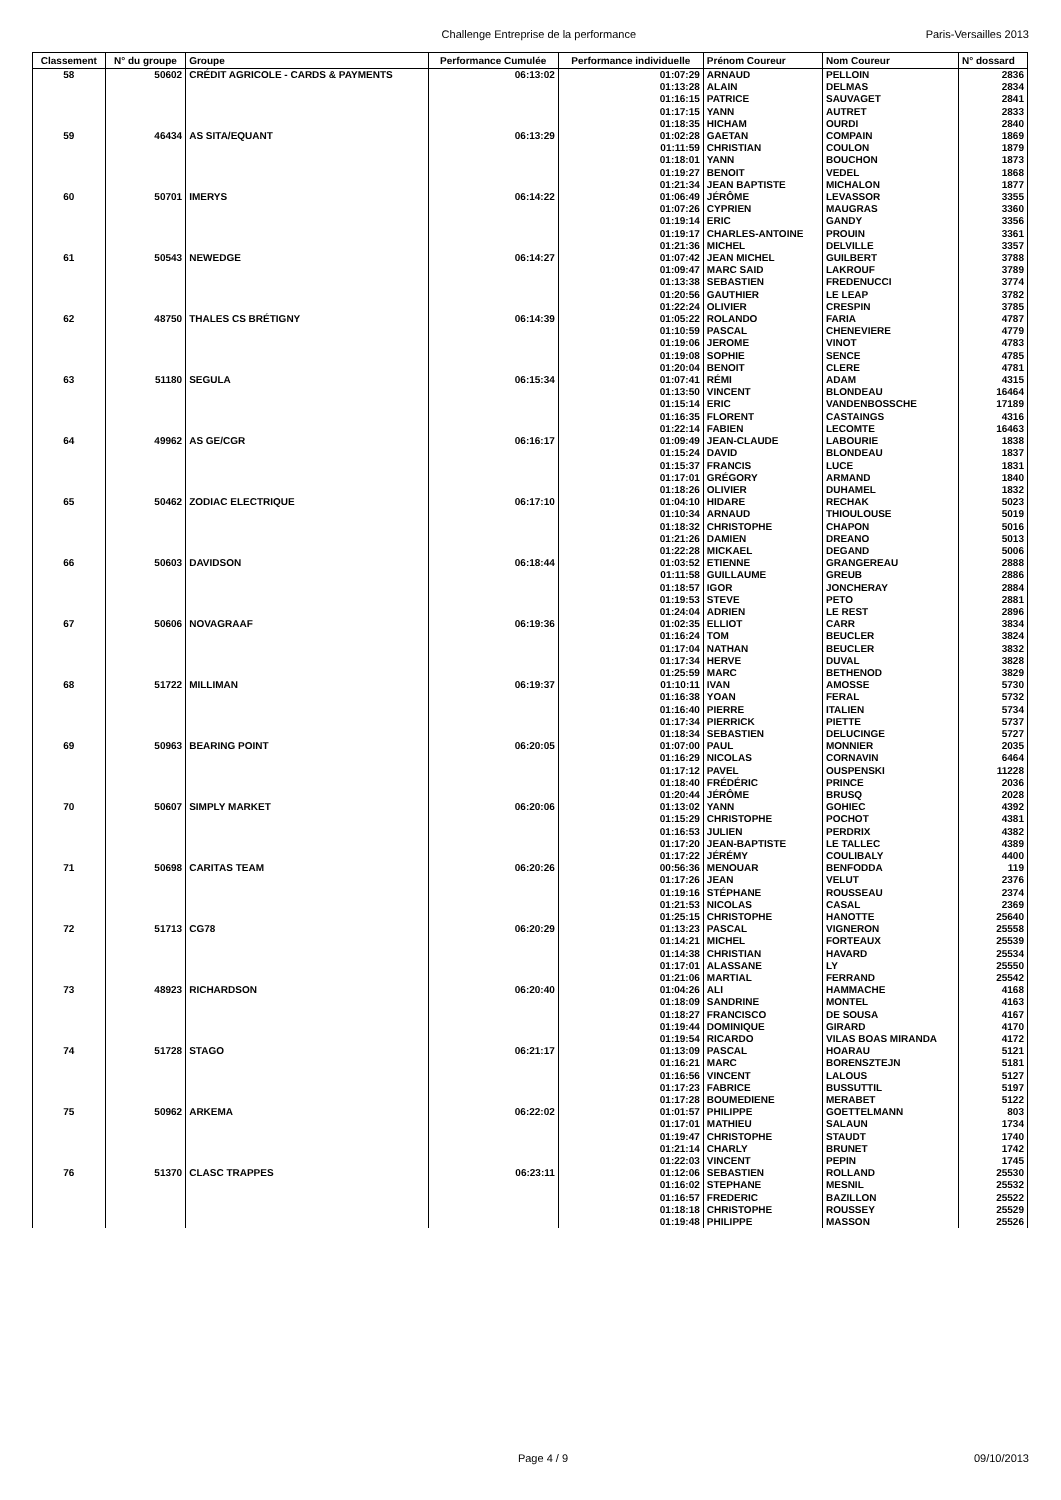Challenge Entreprise de la performance Paris-Versailles 2013
| Classement | N° du groupe | Groupe | Performance Cumulée | Performance individuelle | Prénom Coureur | Nom Coureur | N° dossard |
| --- | --- | --- | --- | --- | --- | --- | --- |
| 58 | 50602 | CRÉDIT AGRICOLE - CARDS & PAYMENTS | 06:13:02 | 01:07:29 | ARNAUD | PELLOIN | 2836 |
| | | | | 01:13:28 | ALAIN | DELMAS | 2834 |
| | | | | 01:16:15 | PATRICE | SAUVAGET | 2841 |
| | | | | 01:17:15 | YANN | AUTRET | 2833 |
| | | | | 01:18:35 | HICHAM | OURDI | 2840 |
| 59 | 46434 | AS SITA/EQUANT | 06:13:29 | 01:02:28 | GAETAN | COMPAIN | 1869 |
| | | | | 01:11:59 | CHRISTIAN | COULON | 1879 |
| | | | | 01:18:01 | YANN | BOUCHON | 1873 |
| | | | | 01:19:27 | BENOIT | VEDEL | 1868 |
| | | | | 01:21:34 | JEAN BAPTISTE | MICHALON | 1877 |
| 60 | 50701 | IMERYS | 06:14:22 | 01:06:49 | JÉRÔME | LEVASSOR | 3355 |
| | | | | 01:07:26 | CYPRIEN | MAUGRAS | 3360 |
| | | | | 01:19:14 | ERIC | GANDY | 3356 |
| | | | | 01:19:17 | CHARLES-ANTOINE | PROUIN | 3361 |
| | | | | 01:21:36 | MICHEL | DELVILLE | 3357 |
| 61 | 50543 | NEWEDGE | 06:14:27 | 01:07:42 | JEAN MICHEL | GUILBERT | 3788 |
| | | | | 01:09:47 | MARC SAID | LAKROUF | 3789 |
| | | | | 01:13:38 | SEBASTIEN | FREDENUCCI | 3774 |
| | | | | 01:20:56 | GAUTHIER | LE LEAP | 3782 |
| | | | | 01:22:24 | OLIVIER | CRESPIN | 3785 |
| 62 | 48750 | THALES CS BRÉTIGNY | 06:14:39 | 01:05:22 | ROLANDO | FARIA | 4787 |
| | | | | 01:10:59 | PASCAL | CHENEVIERE | 4779 |
| | | | | 01:19:06 | JEROME | VINOT | 4783 |
| | | | | 01:19:08 | SOPHIE | SENCE | 4785 |
| | | | | 01:20:04 | BENOIT | CLERE | 4781 |
| 63 | 51180 | SEGULA | 06:15:34 | 01:07:41 | RÉMI | ADAM | 4315 |
| | | | | 01:13:50 | VINCENT | BLONDEAU | 16464 |
| | | | | 01:15:14 | ERIC | VANDENBOSSCHE | 17189 |
| | | | | 01:16:35 | FLORENT | CASTAINGS | 4316 |
| | | | | 01:22:14 | FABIEN | LECOMTE | 16463 |
| 64 | 49962 | AS GE/CGR | 06:16:17 | 01:09:49 | JEAN-CLAUDE | LABOURIE | 1838 |
| | | | | 01:15:24 | DAVID | BLONDEAU | 1837 |
| | | | | 01:15:37 | FRANCIS | LUCE | 1831 |
| | | | | 01:17:01 | GRÉGORY | ARMAND | 1840 |
| | | | | 01:18:26 | OLIVIER | DUHAMEL | 1832 |
| 65 | 50462 | ZODIAC ELECTRIQUE | 06:17:10 | 01:04:10 | HIDARE | RECHAK | 5023 |
| | | | | 01:10:34 | ARNAUD | THIOULOUSE | 5019 |
| | | | | 01:18:32 | CHRISTOPHE | CHAPON | 5016 |
| | | | | 01:21:26 | DAMIEN | DREANO | 5013 |
| | | | | 01:22:28 | MICKAEL | DEGAND | 5006 |
| 66 | 50603 | DAVIDSON | 06:18:44 | 01:03:52 | ETIENNE | GRANGEREAU | 2888 |
| | | | | 01:11:58 | GUILLAUME | GREUB | 2886 |
| | | | | 01:18:57 | IGOR | JONCHERAY | 2884 |
| | | | | 01:19:53 | STEVE | PETO | 2881 |
| | | | | 01:24:04 | ADRIEN | LE REST | 2896 |
| 67 | 50606 | NOVAGRAAF | 06:19:36 | 01:02:35 | ELLIOT | CARR | 3834 |
| | | | | 01:16:24 | TOM | BEUCLER | 3824 |
| | | | | 01:17:04 | NATHAN | BEUCLER | 3832 |
| | | | | 01:17:34 | HERVE | DUVAL | 3828 |
| | | | | 01:25:59 | MARC | BETHENOD | 3829 |
| 68 | 51722 | MILLIMAN | 06:19:37 | 01:10:11 | IVAN | AMOSSE | 5730 |
| | | | | 01:16:38 | YOAN | FERAL | 5732 |
| | | | | 01:16:40 | PIERRE | ITALIEN | 5734 |
| | | | | 01:17:34 | PIERRICK | PIETTE | 5737 |
| | | | | 01:18:34 | SEBASTIEN | DELUCINGE | 5727 |
| 69 | 50963 | BEARING POINT | 06:20:05 | 01:07:00 | PAUL | MONNIER | 2035 |
| | | | | 01:16:29 | NICOLAS | CORNAVIN | 6464 |
| | | | | 01:17:12 | PAVEL | OUSPENSKI | 11228 |
| | | | | 01:18:40 | FRÉDÉRIC | PRINCE | 2036 |
| | | | | 01:20:44 | JÉRÔME | BRUSQ | 2028 |
| 70 | 50607 | SIMPLY MARKET | 06:20:06 | 01:13:02 | YANN | GOHIEC | 4392 |
| | | | | 01:15:29 | CHRISTOPHE | POCHOT | 4381 |
| | | | | 01:16:53 | JULIEN | PERDRIX | 4382 |
| | | | | 01:17:20 | JEAN-BAPTISTE | LE TALLEC | 4389 |
| | | | | 01:17:22 | JÉRÉMY | COULIBALY | 4400 |
| 71 | 50698 | CARITAS TEAM | 06:20:26 | 00:56:36 | MENOUAR | BENFODDA | 119 |
| | | | | 01:17:26 | JEAN | VELUT | 2376 |
| | | | | 01:19:16 | STÉPHANE | ROUSSEAU | 2374 |
| | | | | 01:21:53 | NICOLAS | CASAL | 2369 |
| | | | | 01:25:15 | CHRISTOPHE | HANOTTE | 25640 |
| 72 | 51713 | CG78 | 06:20:29 | 01:13:23 | PASCAL | VIGNERON | 25558 |
| | | | | 01:14:21 | MICHEL | FORTEAUX | 25539 |
| | | | | 01:14:38 | CHRISTIAN | HAVARD | 25534 |
| | | | | 01:17:01 | ALASSANE | LY | 25550 |
| | | | | 01:21:06 | MARTIAL | FERRAND | 25542 |
| 73 | 48923 | RICHARDSON | 06:20:40 | 01:04:26 | ALI | HAMMACHE | 4168 |
| | | | | 01:18:09 | SANDRINE | MONTEL | 4163 |
| | | | | 01:18:27 | FRANCISCO | DE SOUSA | 4167 |
| | | | | 01:19:44 | DOMINIQUE | GIRARD | 4170 |
| | | | | 01:19:54 | RICARDO | VILAS BOAS MIRANDA | 4172 |
| 74 | 51728 | STAGO | 06:21:17 | 01:13:09 | PASCAL | HOARAU | 5121 |
| | | | | 01:16:21 | MARC | BORENSZTEJN | 5181 |
| | | | | 01:16:56 | VINCENT | LALOUS | 5127 |
| | | | | 01:17:23 | FABRICE | BUSSUTTIL | 5197 |
| | | | | 01:17:28 | BOUMEDIENE | MERABET | 5122 |
| 75 | 50962 | ARKEMA | 06:22:02 | 01:01:57 | PHILIPPE | GOETTELMANN | 803 |
| | | | | 01:17:01 | MATHIEU | SALAUN | 1734 |
| | | | | 01:19:47 | CHRISTOPHE | STAUDT | 1740 |
| | | | | 01:21:14 | CHARLY | BRUNET | 1742 |
| | | | | 01:22:03 | VINCENT | PEPIN | 1745 |
| 76 | 51370 | CLASC TRAPPES | 06:23:11 | 01:12:06 | SEBASTIEN | ROLLAND | 25530 |
| | | | | 01:16:02 | STEPHANE | MESNIL | 25532 |
| | | | | 01:16:57 | FREDERIC | BAZILLON | 25522 |
| | | | | 01:18:18 | CHRISTOPHE | ROUSSEY | 25529 |
| | | | | 01:19:48 | PHILIPPE | MASSON | 25526 |
Page 4 / 9 09/10/2013